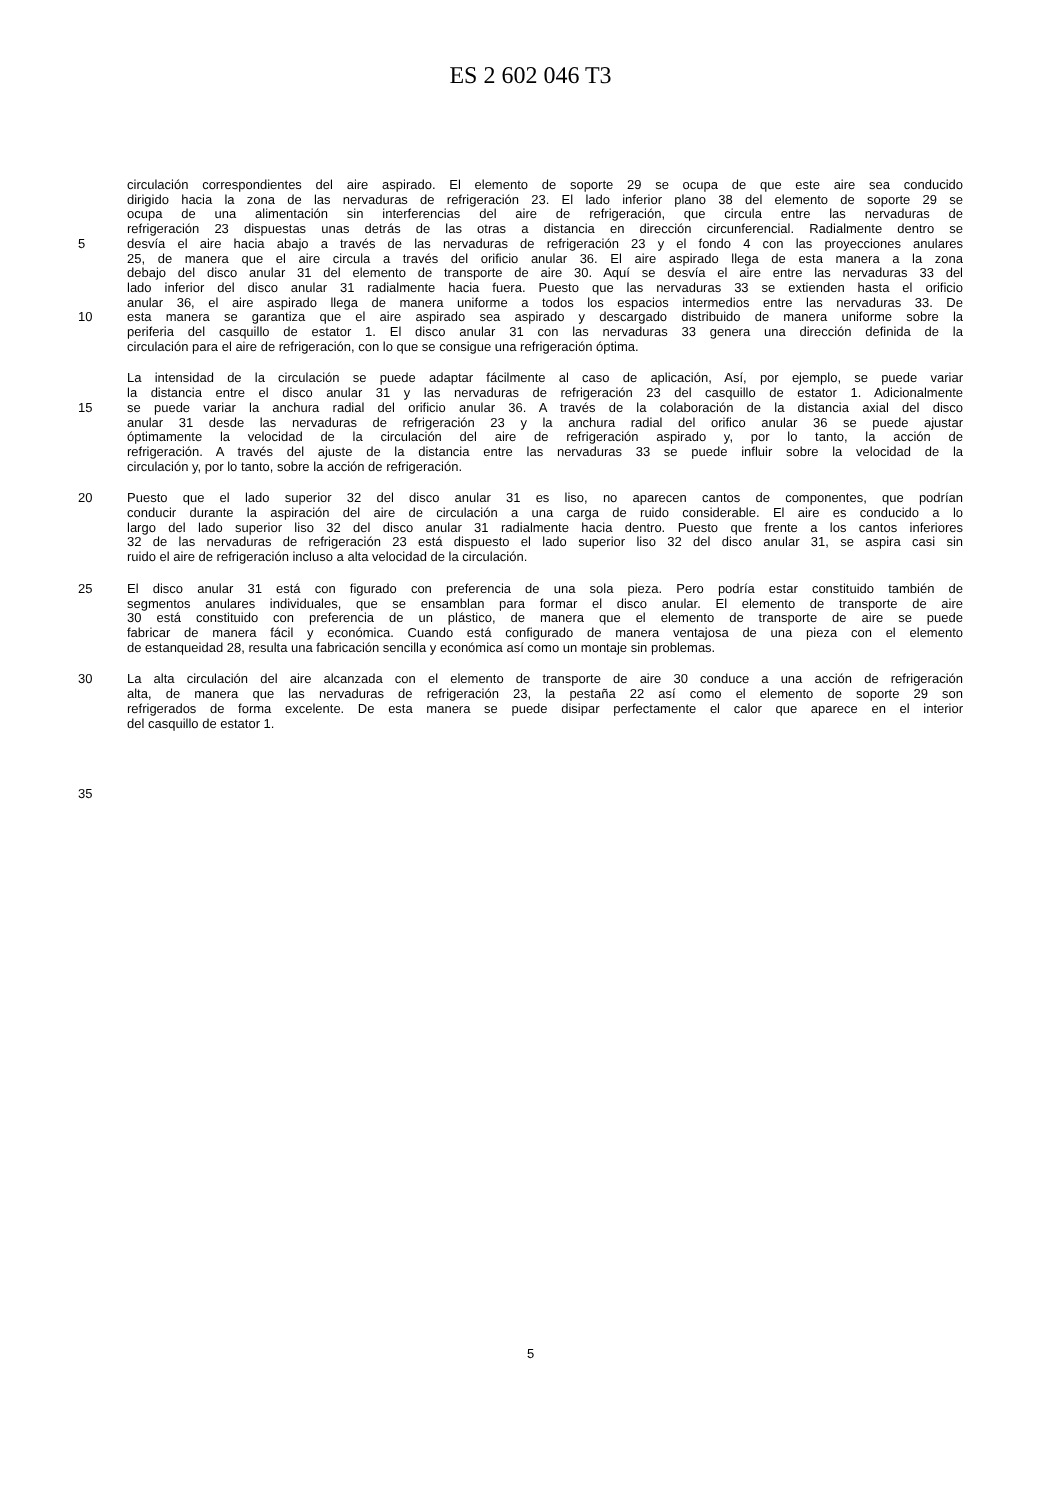ES 2 602 046 T3
circulación correspondientes del aire aspirado. El elemento de soporte 29 se ocupa de que este aire sea conducido
dirigido hacia la zona de las nervaduras de refrigeración 23. El lado inferior plano 38 del elemento de soporte 29 se
ocupa de una alimentación sin interferencias del aire de refrigeración, que circula entre las nervaduras de
refrigeración 23 dispuestas unas detrás de las otras a distancia en dirección circunferencial. Radialmente dentro se
5 desvía el aire hacia abajo a través de las nervaduras de refrigeración 23 y el fondo 4 con las proyecciones anulares
25, de manera que el aire circula a través del orificio anular 36. El aire aspirado llega de esta manera a la zona
debajo del disco anular 31 del elemento de transporte de aire 30. Aquí se desvía el aire entre las nervaduras 33 del
lado inferior del disco anular 31 radialmente hacia fuera. Puesto que las nervaduras 33 se extienden hasta el orificio
anular 36, el aire aspirado llega de manera uniforme a todos los espacios intermedios entre las nervaduras 33. De
10 esta manera se garantiza que el aire aspirado sea aspirado y descargado distribuido de manera uniforme sobre la
periferia del casquillo de estator 1. El disco anular 31 con las nervaduras 33 genera una dirección definida de la
circulación para el aire de refrigeración, con lo que se consigue una refrigeración óptima.
La intensidad de la circulación se puede adaptar fácilmente al caso de aplicación, Así, por ejemplo, se puede variar
la distancia entre el disco anular 31 y las nervaduras de refrigeración 23 del casquillo de estator 1. Adicionalmente
15 se puede variar la anchura radial del orificio anular 36. A través de la colaboración de la distancia axial del disco
anular 31 desde las nervaduras de refrigeración 23 y la anchura radial del orifico anular 36 se puede ajustar
óptimamente la velocidad de la circulación del aire de refrigeración aspirado y, por lo tanto, la acción de
refrigeración. A través del ajuste de la distancia entre las nervaduras 33 se puede influir sobre la velocidad de la
circulación y, por lo tanto, sobre la acción de refrigeración.
20 Puesto que el lado superior 32 del disco anular 31 es liso, no aparecen cantos de componentes, que podrían
conducir durante la aspiración del aire de circulación a una carga de ruido considerable. El aire es conducido a lo
largo del lado superior liso 32 del disco anular 31 radialmente hacia dentro. Puesto que frente a los cantos inferiores
32 de las nervaduras de refrigeración 23 está dispuesto el lado superior liso 32 del disco anular 31, se aspira casi sin
ruido el aire de refrigeración incluso a alta velocidad de la circulación.
25 El disco anular 31 está con figurado con preferencia de una sola pieza. Pero podría estar constituido también de
segmentos anulares individuales, que se ensamblan para formar el disco anular. El elemento de transporte de aire
30 está constituido con preferencia de un plástico, de manera que el elemento de transporte de aire se puede
fabricar de manera fácil y económica. Cuando está configurado de manera ventajosa de una pieza con el elemento
de estanqueidad 28, resulta una fabricación sencilla y económica así como un montaje sin problemas.
30 La alta circulación del aire alcanzada con el elemento de transporte de aire 30 conduce a una acción de refrigeración
alta, de manera que las nervaduras de refrigeración 23, la pestaña 22 así como el elemento de soporte 29 son
refrigerados de forma excelente. De esta manera se puede disipar perfectamente el calor que aparece en el interior
del casquillo de estator 1.
35
5